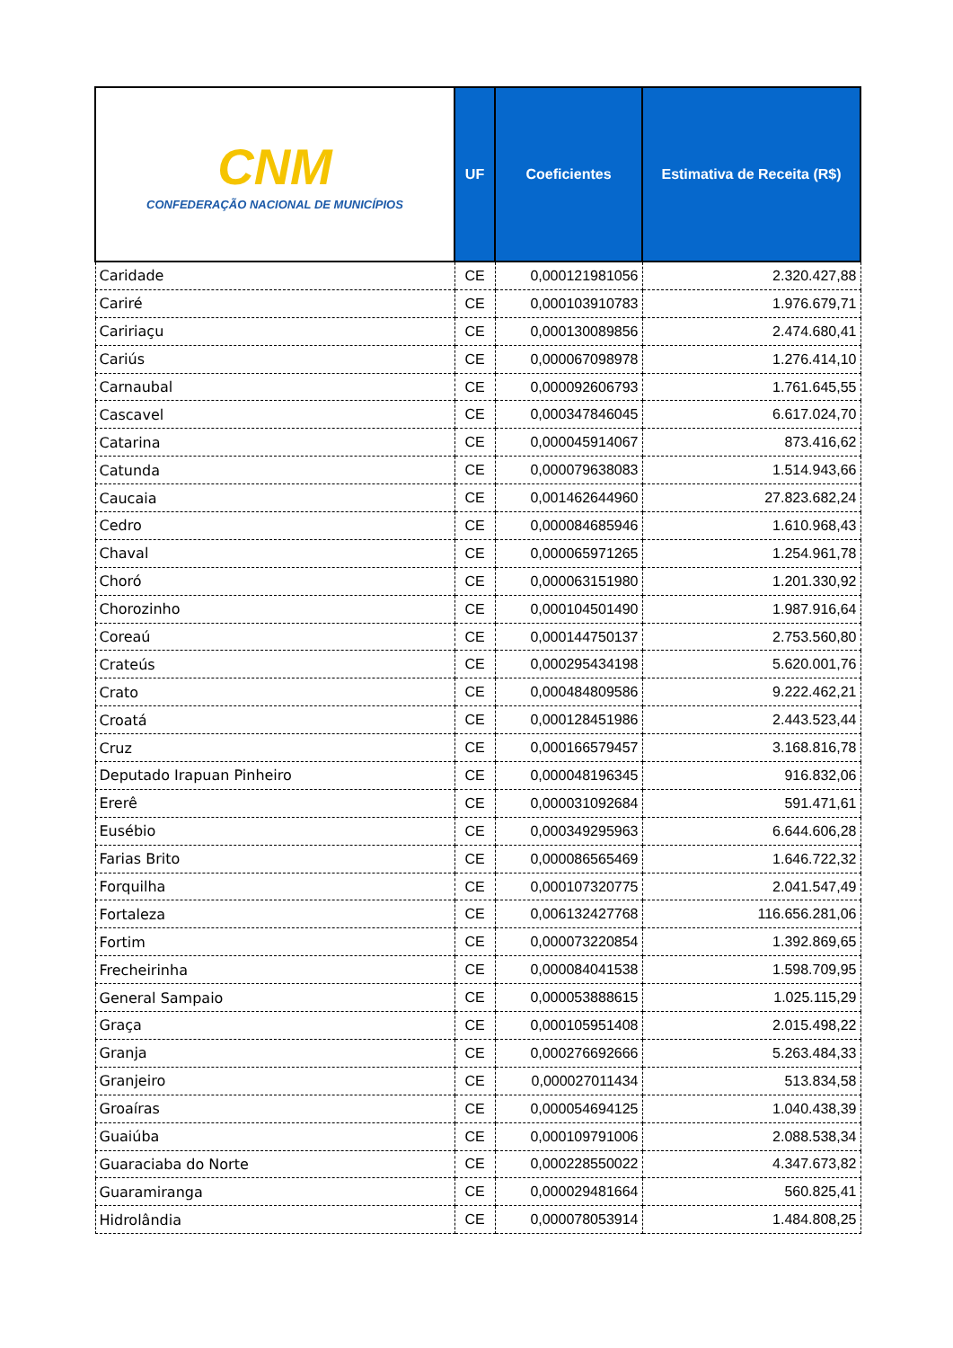| CNM CONFEDERAÇÃO NACIONAL DE MUNICÍPIOS | UF | Coeficientes | Estimativa de Receita (R$) |
| --- | --- | --- | --- |
| Caridade | CE | 0,000121981056 | 2.320.427,88 |
| Cariré | CE | 0,000103910783 | 1.976.679,71 |
| Caririaçu | CE | 0,000130089856 | 2.474.680,41 |
| Cariús | CE | 0,000067098978 | 1.276.414,10 |
| Carnaubal | CE | 0,000092606793 | 1.761.645,55 |
| Cascavel | CE | 0,000347846045 | 6.617.024,70 |
| Catarina | CE | 0,000045914067 | 873.416,62 |
| Catunda | CE | 0,000079638083 | 1.514.943,66 |
| Caucaia | CE | 0,001462644960 | 27.823.682,24 |
| Cedro | CE | 0,000084685946 | 1.610.968,43 |
| Chaval | CE | 0,000065971265 | 1.254.961,78 |
| Choró | CE | 0,000063151980 | 1.201.330,92 |
| Chorozinho | CE | 0,000104501490 | 1.987.916,64 |
| Coreaú | CE | 0,000144750137 | 2.753.560,80 |
| Crateús | CE | 0,000295434198 | 5.620.001,76 |
| Crato | CE | 0,000484809586 | 9.222.462,21 |
| Croatá | CE | 0,000128451986 | 2.443.523,44 |
| Cruz | CE | 0,000166579457 | 3.168.816,78 |
| Deputado Irapuan Pinheiro | CE | 0,000048196345 | 916.832,06 |
| Ererê | CE | 0,000031092684 | 591.471,61 |
| Eusébio | CE | 0,000349295963 | 6.644.606,28 |
| Farias Brito | CE | 0,000086565469 | 1.646.722,32 |
| Forquilha | CE | 0,000107320775 | 2.041.547,49 |
| Fortaleza | CE | 0,006132427768 | 116.656.281,06 |
| Fortim | CE | 0,000073220854 | 1.392.869,65 |
| Frecheirinha | CE | 0,000084041538 | 1.598.709,95 |
| General Sampaio | CE | 0,000053888615 | 1.025.115,29 |
| Graça | CE | 0,000105951408 | 2.015.498,22 |
| Granja | CE | 0,000276692666 | 5.263.484,33 |
| Granjeiro | CE | 0,000027011434 | 513.834,58 |
| Groaíras | CE | 0,000054694125 | 1.040.438,39 |
| Guaiúba | CE | 0,000109791006 | 2.088.538,34 |
| Guaraciaba do Norte | CE | 0,000228550022 | 4.347.673,82 |
| Guaramiranga | CE | 0,000029481664 | 560.825,41 |
| Hidrolândia | CE | 0,000078053914 | 1.484.808,25 |